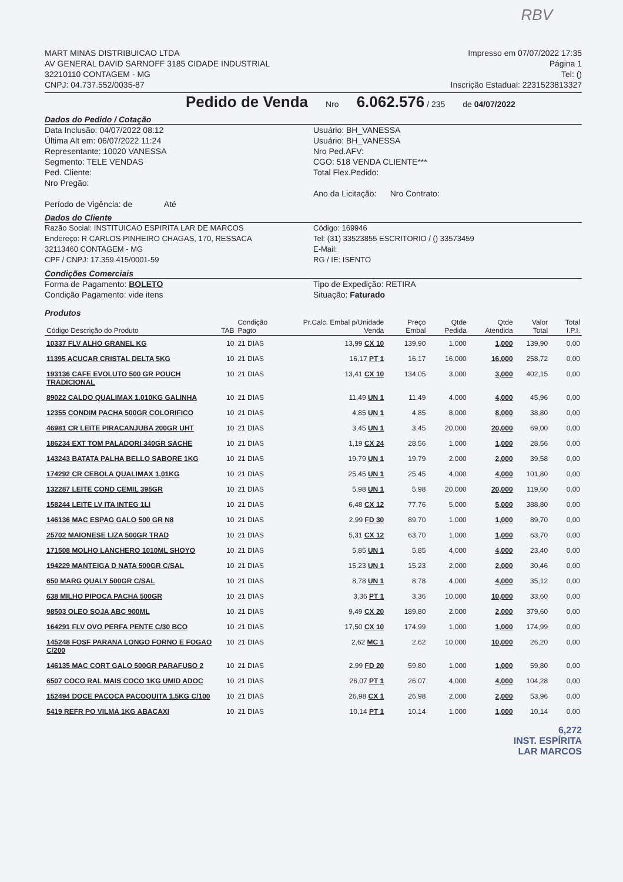RBV
MART MINAS DISTRIBUICAO LTDA
AV GENERAL DAVID SARNOFF 3185 CIDADE INDUSTRIAL
32210110 CONTAGEM - MG
CNPJ: 04.737.552/0035-87
Impresso em 07/07/2022 17:35
Página 1
Tel: ()
Inscrição Estadual: 2231523813327
Pedido de Venda Nro 6.062.576 / 235 de 04/07/2022
Dados do Pedido / Cotação
Data Inclusão: 04/07/2022 08:12
Última Alt em: 06/07/2022 11:24
Representante: 10020 VANESSA
Segmento: TELE VENDAS
Ped. Cliente:
Nro Pregão:
Período de Vigência: de Até
Usuário: BH_VANESSA
Usuário: BH_VANESSA
Nro Ped.AFV:
CGO: 518 VENDA CLIENTE***
Total Flex.Pedido:
Ano da Licitação: Nro Contrato:
Dados do Cliente
Razão Social: INSTITUICAO ESPIRITA LAR DE MARCOS
Endereço: R CARLOS PINHEIRO CHAGAS, 170, RESSACA
32113460 CONTAGEM - MG
CPF / CNPJ: 17.359.415/0001-59
Código: 169946
Tel: (31) 33523855 ESCRITORIO / () 33573459
E-Mail:
RG / IE: ISENTO
Condições Comerciais
Forma de Pagamento: BOLETO
Condição Pagamento: vide itens
Tipo de Expedição: RETIRA
Situação: Faturado
Produtos
| Código Descrição do Produto | TAB | Condição Pagto | Pr.Calc. Embal p/Unidade Venda | Preço Embal | Qtde Pedida | Qtde Atendida | Valor Total | Total I.P.I. |
| --- | --- | --- | --- | --- | --- | --- | --- | --- |
| 10337 FLV ALHO GRANEL KG | 10 | 21 DIAS | 13,99 CX 10 | 139,90 | 1,000 | 1,000 | 139,90 | 0,00 |
| 11395 ACUCAR CRISTAL DELTA 5KG | 10 | 21 DIAS | 16,17 PT 1 | 16,17 | 16,000 | 16,000 | 258,72 | 0,00 |
| 193136 CAFE EVOLUTO 500 GR POUCH TRADICIONAL | 10 | 21 DIAS | 13,41 CX 10 | 134,05 | 3,000 | 3,000 | 402,15 | 0,00 |
| 89022 CALDO QUALIMAX 1.010KG GALINHA | 10 | 21 DIAS | 11,49 UN 1 | 11,49 | 4,000 | 4,000 | 45,96 | 0,00 |
| 12355 CONDIM PACHA 500GR COLORIFICO | 10 | 21 DIAS | 4,85 UN 1 | 4,85 | 8,000 | 8,000 | 38,80 | 0,00 |
| 46981 CR LEITE PIRACANJUBA 200GR UHT | 10 | 21 DIAS | 3,45 UN 1 | 3,45 | 20,000 | 20,000 | 69,00 | 0,00 |
| 186234 EXT TOM PALADORI 340GR SACHE | 10 | 21 DIAS | 1,19 CX 24 | 28,56 | 1,000 | 1,000 | 28,56 | 0,00 |
| 143243 BATATA PALHA BELLO SABORE 1KG | 10 | 21 DIAS | 19,79 UN 1 | 19,79 | 2,000 | 2,000 | 39,58 | 0,00 |
| 174292 CR CEBOLA QUALIMAX 1,01KG | 10 | 21 DIAS | 25,45 UN 1 | 25,45 | 4,000 | 4,000 | 101,80 | 0,00 |
| 132287 LEITE COND CEMIL 395GR | 10 | 21 DIAS | 5,98 UN 1 | 5,98 | 20,000 | 20,000 | 119,60 | 0,00 |
| 158244 LEITE LV ITA INTEG 1LI | 10 | 21 DIAS | 6,48 CX 12 | 77,76 | 5,000 | 5,000 | 388,80 | 0,00 |
| 146136 MAC ESPAG GALO 500 GR N8 | 10 | 21 DIAS | 2,99 FD 30 | 89,70 | 1,000 | 1,000 | 89,70 | 0,00 |
| 25702 MAIONESE LIZA 500GR TRAD | 10 | 21 DIAS | 5,31 CX 12 | 63,70 | 1,000 | 1,000 | 63,70 | 0,00 |
| 171508 MOLHO LANCHERO 1010ML SHOYO | 10 | 21 DIAS | 5,85 UN 1 | 5,85 | 4,000 | 4,000 | 23,40 | 0,00 |
| 194229 MANTEIGA D NATA 500GR C/SAL | 10 | 21 DIAS | 15,23 UN 1 | 15,23 | 2,000 | 2,000 | 30,46 | 0,00 |
| 650 MARG QUALY 500GR C/SAL | 10 | 21 DIAS | 8,78 UN 1 | 8,78 | 4,000 | 4,000 | 35,12 | 0,00 |
| 638 MILHO PIPOCA PACHA 500GR | 10 | 21 DIAS | 3,36 PT 1 | 3,36 | 10,000 | 10,000 | 33,60 | 0,00 |
| 98503 OLEO SOJA ABC 900ML | 10 | 21 DIAS | 9,49 CX 20 | 189,80 | 2,000 | 2,000 | 379,60 | 0,00 |
| 164291 FLV OVO PERFA PENTE C/30 BCO | 10 | 21 DIAS | 17,50 CX 10 | 174,99 | 1,000 | 1,000 | 174,99 | 0,00 |
| 145248 FOSF PARANA LONGO FORNO E FOGAO C/200 | 10 | 21 DIAS | 2,62 MC 1 | 2,62 | 10,000 | 10,000 | 26,20 | 0,00 |
| 146135 MAC CORT GALO 500GR PARAFUSO 2 | 10 | 21 DIAS | 2,99 FD 20 | 59,80 | 1,000 | 1,000 | 59,80 | 0,00 |
| 6507 COCO RAL MAIS COCO 1KG UMID ADOC | 10 | 21 DIAS | 26,07 PT 1 | 26,07 | 4,000 | 4,000 | 104,28 | 0,00 |
| 152494 DOCE PACOCA PACOQUITA 1.5KG C/100 | 10 | 21 DIAS | 26,98 CX 1 | 26,98 | 2,000 | 2,000 | 53,96 | 0,00 |
| 5419 REFR PO VILMA 1KG ABACAXI | 10 | 21 DIAS | 10,14 PT 1 | 10,14 | 1,000 | 1,000 | 10,14 | 0,00 |
6,272
INST. ESPÍRITA
LAR MARCOS